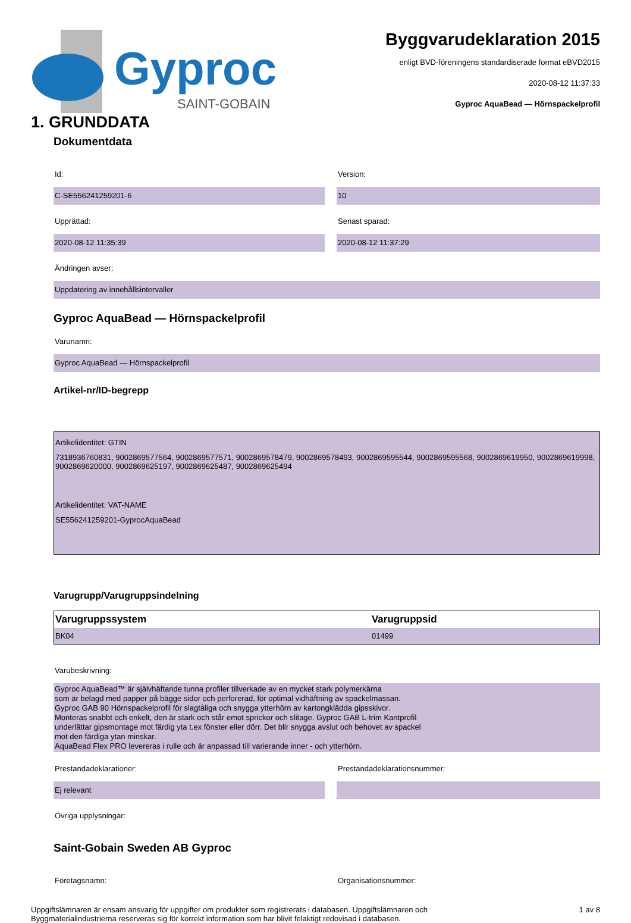Gyproc
SAINT-GOBAIN
Byggvarudeklaration 2015
enligt BVD-föreningens standardiserade format eBVD2015
2020-08-12 11:37:33
Gyproc AquaBead — Hörnspackelprofil
1. GRUNDDATA
Dokumentdata
Id:
C-SE556241259201-6
Version:
10
Upprättad:
2020-08-12 11:35:39
Senast sparad:
2020-08-12 11:37:29
Ändringen avser:
Uppdatering av innehållsintervaller
Gyproc AquaBead — Hörnspackelprofil
Varunamn:
Gyproc AquaBead — Hörnspackelprofil
Artikel-nr/ID-begrepp
Artikelidentitet: GTIN
7318936760831, 9002869577564, 9002869577571, 9002869578479, 9002869578493, 9002869595544, 9002869595568, 9002869619950, 9002869619998, 9002869620000, 9002869625197, 9002869625487, 9002869625494
Artikelidentitet: VAT-NAME
SE556241259201-GyprocAquaBead
Varugrupp/Varugruppsindelning
| Varugruppssystem | Varugruppsid |
| --- | --- |
| BK04 | 01499 |
Varubeskrivning:
Gyproc AquaBead™ är självhäftande tunna profiler tillverkade av en mycket stark polymerkärna
som är belagd med papper på bägge sidor och perforerad, för optimal vidhäftning av spackelmassan.
Gyproc GAB 90 Hörnspackelprofil för slagtåliga och snygga ytterhörn av kartongklädda gipsskivor.
Monteras snabbt och enkelt, den är stark och står emot sprickor och slitage. Gyproc GAB L-trim Kantprofil
underlättar gipsmontage mot färdig yta t.ex fönster eller dörr. Det blir snygga avslut och behovet av spackel
mot den färdiga ytan minskar.
AquaBead Flex PRO levereras i rulle och är anpassad till varierande inner - och ytterhörn.
Prestandadeklarationer:
Ej relevant
Prestandadeklarationsnummer:
Övriga upplysningar:
Saint-Gobain Sweden AB Gyproc
Företagsnamn: Organisationsnummer:
Uppgiftslämnaren är ensam ansvarig för uppgifter om produkter som registrerats i databasen. Uppgiftslämnaren och
Byggmaterialindustrierna reserveras sig för korrekt information som har blivit felaktigt redovisad i databasen.
1 av 8